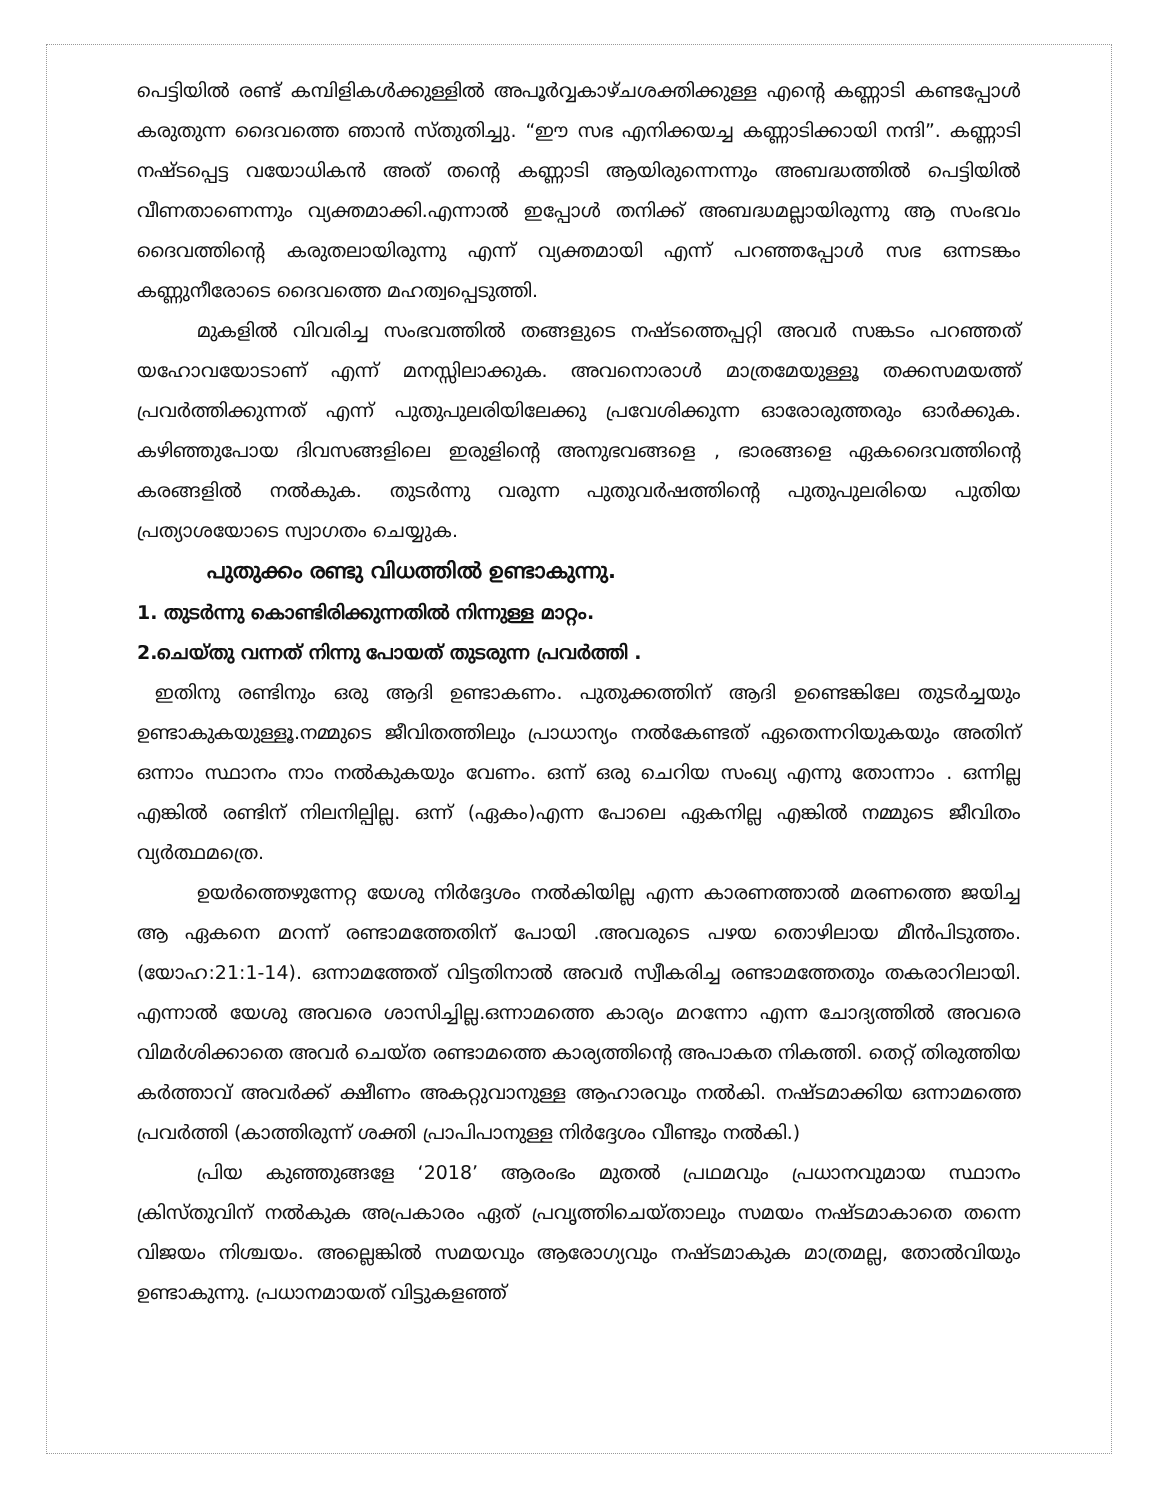പെട്ടിയിൽ രണ്ട് കമ്പിളികൾക്കുള്ളിൽ അപൂർവ്വകാഴ്ചശക്തിക്കുള്ള എന്റെ കണ്ണാടി കണ്ടപ്പോൾ കരുതുന്ന ദൈവത്തെ ഞാൻ സ്തുതിച്ചു. “ഈ സഭ എനിക്കയച്ച കണ്ണാടിക്കായി നന്ദി”. കണ്ണാടി നഷ്ടപ്പെട്ട വയോധികൻ അത് തന്റെ കണ്ണാടി ആയിരുന്നെന്നും അബദ്ധത്തിൽ പെട്ടിയിൽ വീണതാണെന്നും വ്യക്തമാക്കി.എന്നാൽ ഇപ്പോൾ തനിക്ക് അബദ്ധമല്ലായിരുന്നു ആ സംഭവം ദൈവത്തിന്റെ കരുതലായിരുന്നു എന്ന് വ്യക്തമായി എന്ന് പറഞ്ഞപ്പോൾ സഭ ഒന്നടങ്കം കണ്ണുനീരോടെ ദൈവത്തെ മഹത്വപ്പെടുത്തി.
മുകളിൽ വിവരിച്ച സംഭവത്തിൽ തങ്ങളുടെ നഷ്ടത്തെപ്പറ്റി അവർ സങ്കടം പറഞ്ഞത് യഹോവയോടാണ് എന്ന് മനസ്സിലാക്കുക. അവനൊരാൾ മാത്രമേയുള്ളൂ തക്കസമയത്ത് പ്രവർത്തിക്കുന്നത് എന്ന് പുതുപുലരിയിലേക്കു പ്രവേശിക്കുന്ന ഓരോരുത്തരും ഓർക്കുക. കഴിഞ്ഞുപോയ ദിവസങ്ങളിലെ ഇരുളിന്റെ അനുഭവങ്ങളെ , ഭാരങ്ങളെ ഏകദൈവത്തിന്റെ കരങ്ങളിൽ നൽകുക. തുടർന്നു വരുന്ന പുതുവർഷത്തിന്റെ പുതുപുലരിയെ പുതിയ പ്രത്യാശയോടെ സ്വാഗതം ചെയ്യുക.
പുതുക്കം രണ്ടു വിധത്തിൽ ഉണ്ടാകുന്നു.
1. തുടർന്നു കൊണ്ടിരിക്കുന്നതിൽ നിന്നുള്ള മാറ്റം.
2.ചെയ്തു വന്നത് നിന്നു പോയത് തുടരുന്ന പ്രവർത്തി .
ഇതിനു രണ്ടിനും ഒരു ആദി ഉണ്ടാകണം. പുതുക്കത്തിന് ആദി ഉണ്ടെങ്കിലേ തുടർച്ചയും ഉണ്ടാകുകയുള്ളൂ.നമ്മുടെ ജീവിതത്തിലും പ്രാധാന്യം നൽകേണ്ടത് ഏതെന്നറിയുകയും അതിന് ഒന്നാം സ്ഥാനം നാം നൽകുകയും വേണം. ഒന്ന് ഒരു ചെറിയ സംഖ്യ എന്നു തോന്നാം . ഒന്നില്ല എങ്കിൽ രണ്ടിന് നിലനില്പില്ല. ഒന്ന് (ഏകം)എന്ന പോലെ ഏകനില്ല എങ്കിൽ നമ്മുടെ ജീവിതം വ്യർത്ഥമത്രെ.
ഉയർത്തെഴുന്നേറ്റ യേശു നിർദ്ദേശം നൽകിയില്ല എന്ന കാരണത്താൽ മരണത്തെ ജയിച്ച ആ ഏകനെ മറന്ന് രണ്ടാമത്തേതിന് പോയി .അവരുടെ പഴയ തൊഴിലായ മീൻപിടുത്തം. (യോഹ:21:1-14). ഒന്നാമത്തേത് വിട്ടതിനാൽ അവർ സ്വീകരിച്ച രണ്ടാമത്തേതും തകരാറിലായി. എന്നാൽ യേശു അവരെ ശാസിച്ചില്ല.ഒന്നാമത്തെ കാര്യം മറന്നോ എന്ന ചോദ്യത്തിൽ അവരെ വിമർശിക്കാതെ അവർ ചെയ്ത രണ്ടാമത്തെ കാര്യത്തിന്റെ അപാകത നികത്തി. തെറ്റ് തിരുത്തിയ കർത്താവ് അവർക്ക് ക്ഷീണം അകറ്റുവാനുള്ള ആഹാരവും നൽകി. നഷ്ടമാക്കിയ ഒന്നാമത്തെ പ്രവർത്തി (കാത്തിരുന്ന് ശക്തി പ്രാപിപാനുള്ള നിർദ്ദേശം വീണ്ടും നൽകി.)
പ്രിയ കുഞ്ഞുങ്ങളേ ‘2018’ ആരംഭം മുതൽ പ്രഥമവും പ്രധാനവുമായ സ്ഥാനം ക്രിസ്തുവിന് നൽകുക അപ്രകാരം ഏത് പ്രവൃത്തിചെയ്താലും സമയം നഷ്ടമാകാതെ തന്നെ വിജയം നിശ്ചയം. അല്ലെങ്കിൽ സമയവും ആരോഗ്യവും നഷ്ടമാകുക മാത്രമല്ല, തോൽവിയും ഉണ്ടാകുന്നു. പ്രധാനമായത് വിട്ടുകളഞ്ഞ്